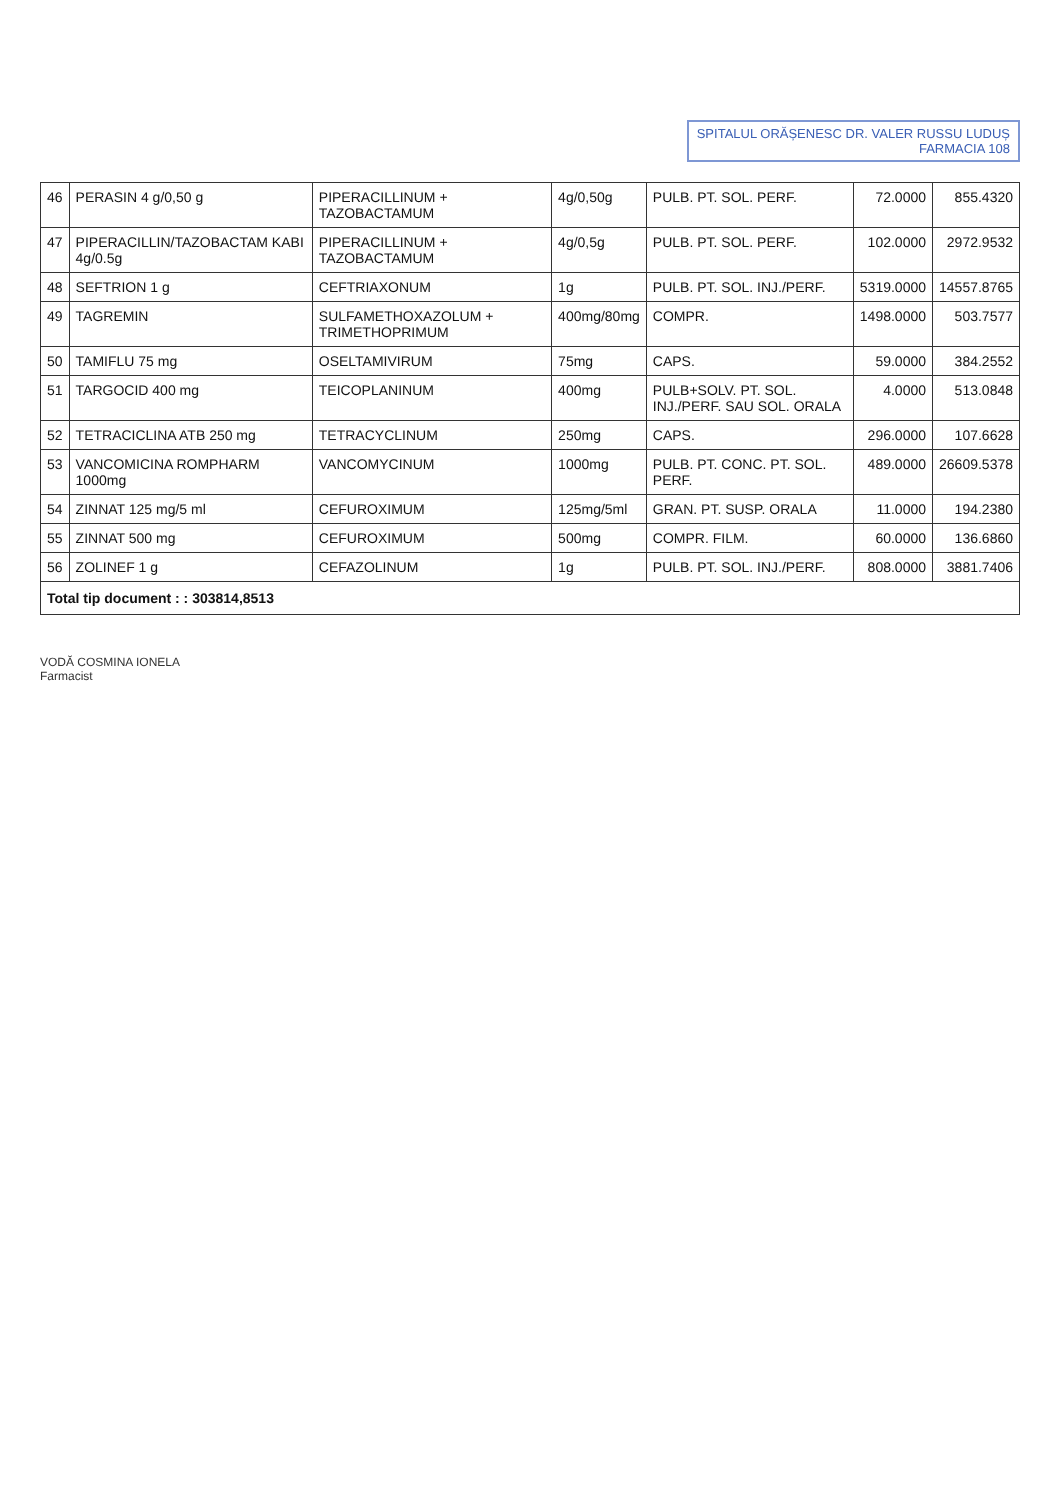SPITALUL ORĂȘENESC DR. VALER RUSSU LUDUȘ
FARMACIA 108
| 46 | PERASIN 4 g/0,50 g | PIPERACILLINUM + TAZOBACTAMUM | 4g/0,50g | PULB. PT. SOL. PERF. | 72.0000 | 855.4320 |
| 47 | PIPERACILLIN/TAZOBACTAM KABI 4g/0.5g | PIPERACILLINUM + TAZOBACTAMUM | 4g/0,5g | PULB. PT. SOL. PERF. | 102.0000 | 2972.9532 |
| 48 | SEFTRION 1 g | CEFTRIAXONUM | 1g | PULB. PT. SOL. INJ./PERF. | 5319.0000 | 14557.8765 |
| 49 | TAGREMIN | SULFAMETHOXAZOLUM + TRIMETHOPRIMUM | 400mg/80mg | COMPR. | 1498.0000 | 503.7577 |
| 50 | TAMIFLU 75 mg | OSELTAMIVIRUM | 75mg | CAPS. | 59.0000 | 384.2552 |
| 51 | TARGOCID 400 mg | TEICOPLANINUM | 400mg | PULB+SOLV. PT. SOL. INJ./PERF. SAU SOL. ORALA | 4.0000 | 513.0848 |
| 52 | TETRACICLINA ATB 250 mg | TETRACYCLINUM | 250mg | CAPS. | 296.0000 | 107.6628 |
| 53 | VANCOMICINA ROMPHARM 1000mg | VANCOMYCINUM | 1000mg | PULB. PT. CONC. PT. SOL. PERF. | 489.0000 | 26609.5378 |
| 54 | ZINNAT 125 mg/5 ml | CEFUROXIMUM | 125mg/5ml | GRAN. PT. SUSP. ORALA | 11.0000 | 194.2380 |
| 55 | ZINNAT 500 mg | CEFUROXIMUM | 500mg | COMPR. FILM. | 60.0000 | 136.6860 |
| 56 | ZOLINEF 1 g | CEFAZOLINUM | 1g | PULB. PT. SOL. INJ./PERF. | 808.0000 | 3881.7406 |
| Total tip document : : 303814,8513 | | | | | | |
VODĂ COSMINA IONELA
Farmacist